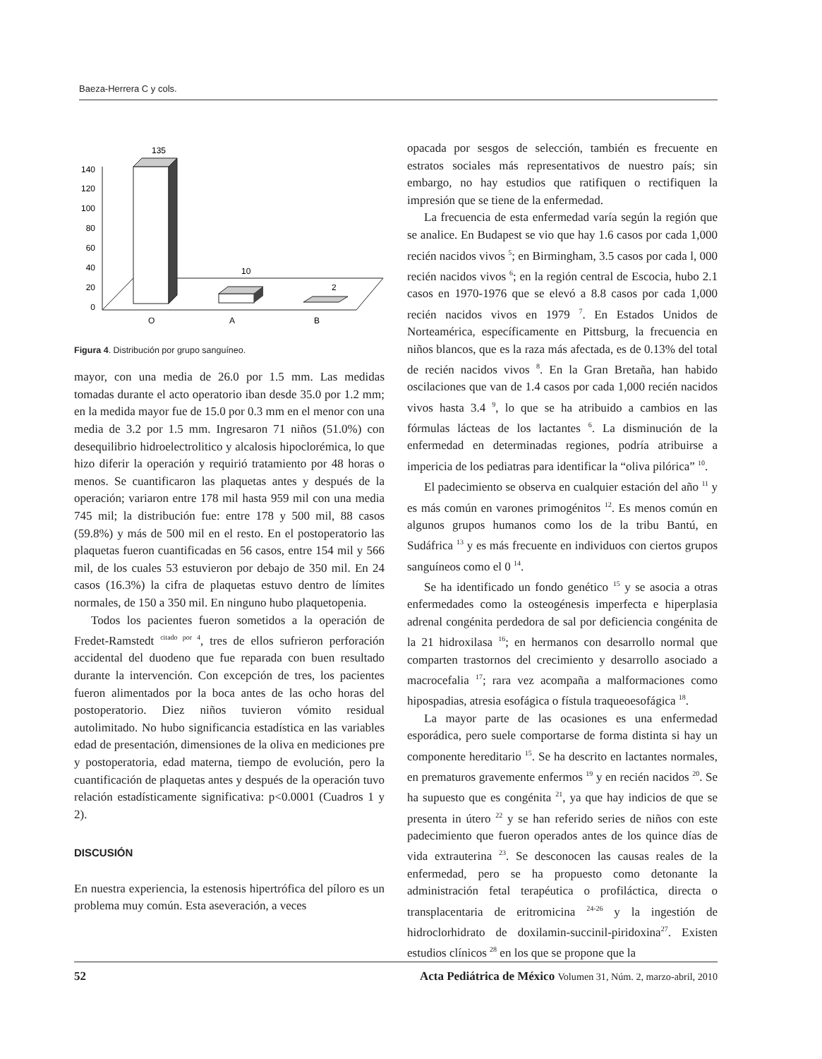Baeza-Herrera C y cols.
135
140
120
100
80
60
40
20
0
10
2
O
A
B
Figura 4. Distribución por grupo sanguíneo.
mayor, con una media de 26.0 por 1.5 mm. Las medidas tomadas durante el acto operatorio iban desde 35.0 por 1.2 mm; en la medida mayor fue de 15.0 por 0.3 mm en el menor con una media de 3.2 por 1.5 mm. Ingresaron 71 niños (51.0%) con desequilibrio hidroelectrolitico y alcalosis hipoclorémica, lo que hizo diferir la operación y requirió tratamiento por 48 horas o menos. Se cuantificaron las plaquetas antes y después de la operación; variaron entre 178 mil hasta 959 mil con una media 745 mil; la distribución fue: entre 178 y 500 mil, 88 casos (59.8%) y más de 500 mil en el resto. En el postoperatorio las plaquetas fueron cuantificadas en 56 casos, entre 154 mil y 566 mil, de los cuales 53 estuvieron por debajo de 350 mil. En 24 casos (16.3%) la cifra de plaquetas estuvo dentro de límites normales, de 150 a 350 mil. En ninguno hubo plaquetopenia.
Todos los pacientes fueron sometidos a la operación de Fredet-Ramstedt <sup>citado por 4</sup>, tres de ellos sufrieron perforación accidental del duodeno que fue reparada con buen resultado durante la intervención. Con excepción de tres, los pacientes fueron alimentados por la boca antes de las ocho horas del postoperatorio. Diez niños tuvieron vómito residual autolimitado. No hubo significancia estadística en las variables edad de presentación, dimensiones de la oliva en mediciones pre y postoperatoria, edad materna, tiempo de evolución, pero la cuantificación de plaquetas antes y después de la operación tuvo relación estadísticamente significativa: p<0.0001 (Cuadros 1 y 2).
DISCUSIÓN
En nuestra experiencia, la estenosis hipertrófica del píloro es un problema muy común. Esta aseveración, a veces
opacada por sesgos de selección, también es frecuente en estratos sociales más representativos de nuestro país; sin embargo, no hay estudios que ratifiquen o rectifiquen la impresión que se tiene de la enfermedad.
La frecuencia de esta enfermedad varía según la región que se analice. En Budapest se vio que hay 1.6 casos por cada 1,000 recién nacidos vivos <sup>5</sup>; en Birmingham, 3.5 casos por cada l, 000 recién nacidos vivos <sup>6</sup>; en la región central de Escocia, hubo 2.1 casos en 1970-1976 que se elevó a 8.8 casos por cada 1,000 recién nacidos vivos en 1979 <sup>7</sup>. En Estados Unidos de Norteamérica, específicamente en Pittsburg, la frecuencia en niños blancos, que es la raza más afectada, es de 0.13% del total de recién nacidos vivos <sup>8</sup>. En la Gran Bretaña, han habido oscilaciones que van de 1.4 casos por cada 1,000 recién nacidos vivos hasta 3.4 <sup>9</sup>, lo que se ha atribuido a cambios en las fórmulas lácteas de los lactantes <sup>6</sup>. La disminución de la enfermedad en determinadas regiones, podría atribuirse a impericia de los pediatras para identificar la “oliva pilórica” <sup>10</sup>.
El padecimiento se observa en cualquier estación del año <sup>11</sup> y es más común en varones primogénitos <sup>12</sup>. Es menos común en algunos grupos humanos como los de la tribu Bantú, en Sudáfrica <sup>13</sup> y es más frecuente en individuos con ciertos grupos sanguíneos como el 0 <sup>14</sup>.
Se ha identificado un fondo genético <sup>15</sup> y se asocia a otras enfermedades como la osteogénesis imperfecta e hiperplasia adrenal congénita perdedora de sal por deficiencia congénita de la 21 hidroxilasa <sup>16</sup>; en hermanos con desarrollo normal que comparten trastornos del crecimiento y desarrollo asociado a macrocefalia <sup>17</sup>; rara vez acompaña a malformaciones como hipospadias, atresia esofágica o fístula traqueoesofágica <sup>18</sup>.
La mayor parte de las ocasiones es una enfermedad esporádica, pero suele comportarse de forma distinta si hay un componente hereditario <sup>15</sup>. Se ha descrito en lactantes normales, en prematuros gravemente enfermos <sup>19</sup> y en recién nacidos <sup>20</sup>. Se ha supuesto que es congénita <sup>21</sup>, ya que hay indicios de que se presenta in útero <sup>22</sup> y se han referido series de niños con este padecimiento que fueron operados antes de los quince días de vida extrauterina <sup>23</sup>. Se desconocen las causas reales de la enfermedad, pero se ha propuesto como detonante la administración fetal terapéutica o profiláctica, directa o transplacentaria de eritromicina <sup>24-26</sup> y la ingestión de hidroclorhidrato de doxilamin-succinil-piridoxina<sup>27</sup>. Existen estudios clínicos <sup>28</sup> en los que se propone que la
52 Acta Pediátrica de México Volumen 31, Núm. 2, marzo-abril, 2010